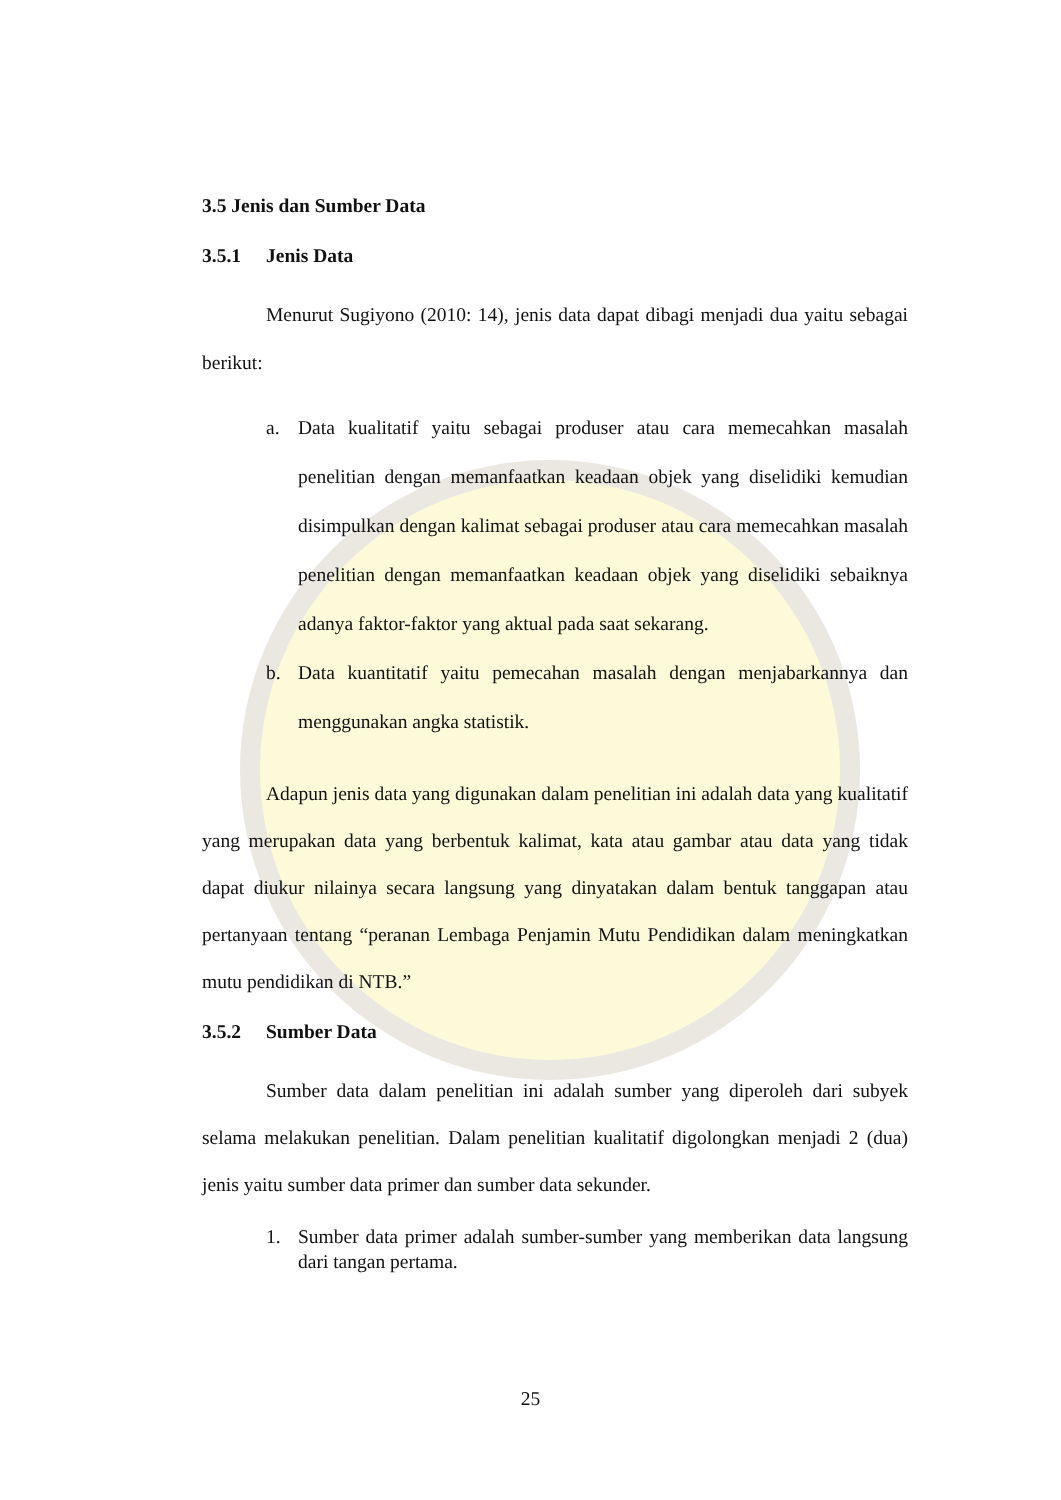3.5 Jenis dan Sumber Data
3.5.1 Jenis Data
Menurut Sugiyono (2010: 14), jenis data dapat dibagi menjadi dua yaitu sebagai berikut:
a. Data kualitatif yaitu sebagai produser atau cara memecahkan masalah penelitian dengan memanfaatkan keadaan objek yang diselidiki kemudian disimpulkan dengan kalimat sebagai produser atau cara memecahkan masalah penelitian dengan memanfaatkan keadaan objek yang diselidiki sebaiknya adanya faktor-faktor yang aktual pada saat sekarang.
b. Data kuantitatif yaitu pemecahan masalah dengan menjabarkannya dan menggunakan angka statistik.
Adapun jenis data yang digunakan dalam penelitian ini adalah data yang kualitatif yang merupakan data yang berbentuk kalimat, kata atau gambar atau data yang tidak dapat diukur nilainya secara langsung yang dinyatakan dalam bentuk tanggapan atau pertanyaan tentang “peranan Lembaga Penjamin Mutu Pendidikan dalam meningkatkan mutu pendidikan di NTB.”
3.5.2 Sumber Data
Sumber data dalam penelitian ini adalah sumber yang diperoleh dari subyek selama melakukan penelitian. Dalam penelitian kualitatif digolongkan menjadi 2 (dua) jenis yaitu sumber data primer dan sumber data sekunder.
1. Sumber data primer adalah sumber-sumber yang memberikan data langsung dari tangan pertama.
25